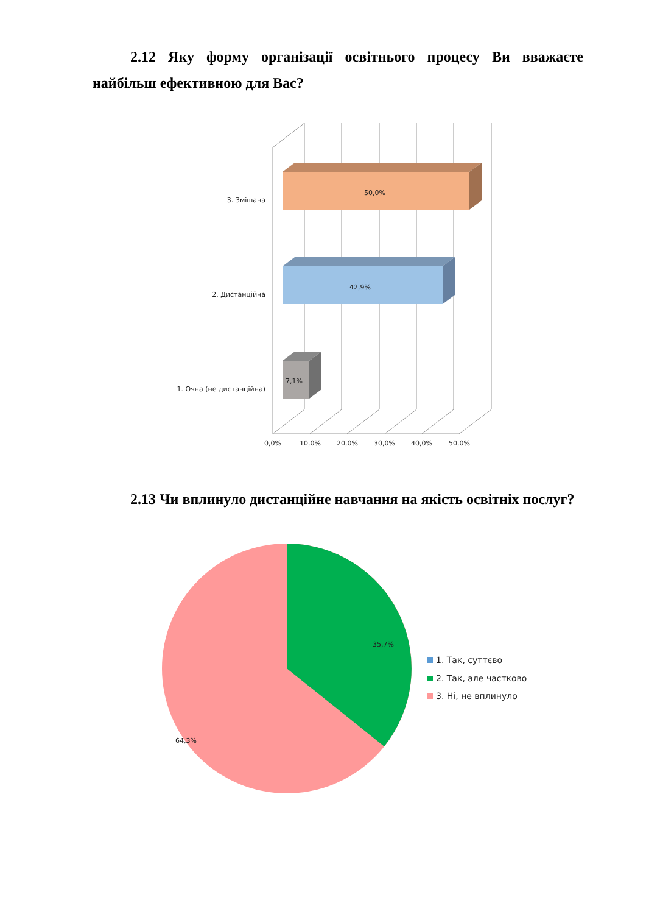2.12 Яку форму організації освітнього процесу Ви вважаєте найбільш ефективною для Вас?
50,0%
42,9%
7,1%
3. Змішана
2. Дистанційна
1. Очна (не дистанційна)
0,0%
10,0%
20,0%
30,0%
40,0%
50,0%
2.13 Чи вплинуло дистанційне навчання на якість освітніх послуг?
35,7%
64,3%
1. Так, суттєво
2. Так, але частково
3. Ні, не вплинуло